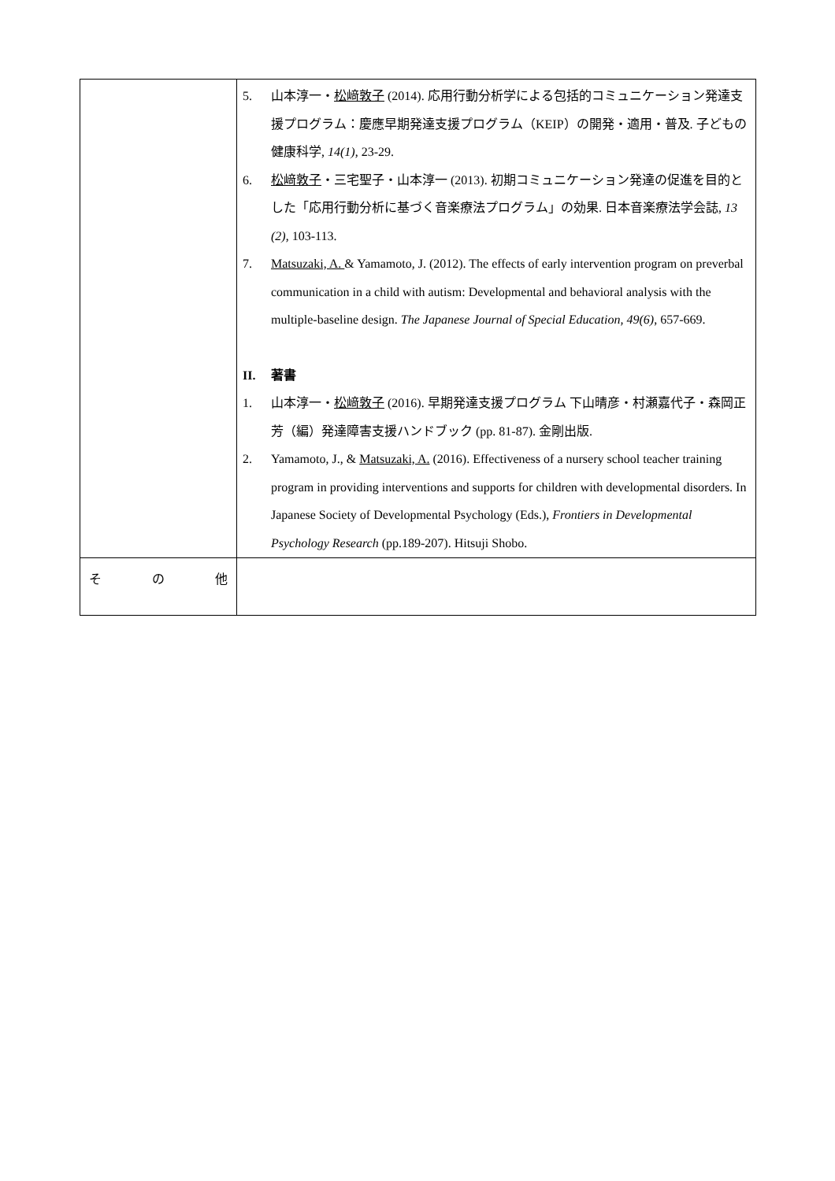| | 5. 山本淳一・ 松﨑敦子 (2014). 応用行動分析学による包括的コミュニケーション発達支援プログラム：慶應早期発達支援プログラム（KEIP）の開発・適用・普及. 子どもの健康科学, 14(1) , 23-29. 6. 松﨑敦子 ・三宅聖子・山本淳一 (2013). 初期コミュニケーション発達の促進を目的とした「応用行動分析に基づく音楽療法プログラム」の効果. 日本音楽療法学会誌, 13 (2) , 103-113. 7. Matsuzaki, A. & Yamamoto, J. (2012). The effects of early intervention program on preverbal communication in a child with autism: Developmental and behavioral analysis with the multiple-baseline design. The Japanese Journal of Special Education, 49(6) , 657-669. II. 著書 1. 山本淳一・ 松﨑敦子 (2016). 早期発達支援プログラム 下山晴彦・村瀬嘉代子・森岡正芳（編）発達障害支援ハンドブック (pp. 81-87). 金剛出版. 2. Yamamoto, J., & Matsuzaki, A. (2016). Effectiveness of a nursery school teacher training program in providing interventions and supports for children with developmental disorders. In Japanese Society of Developmental Psychology (Eds.), Frontiers in Developmental Psychology Research (pp.189-207). Hitsuji Shobo. |
| そ の 他 | |